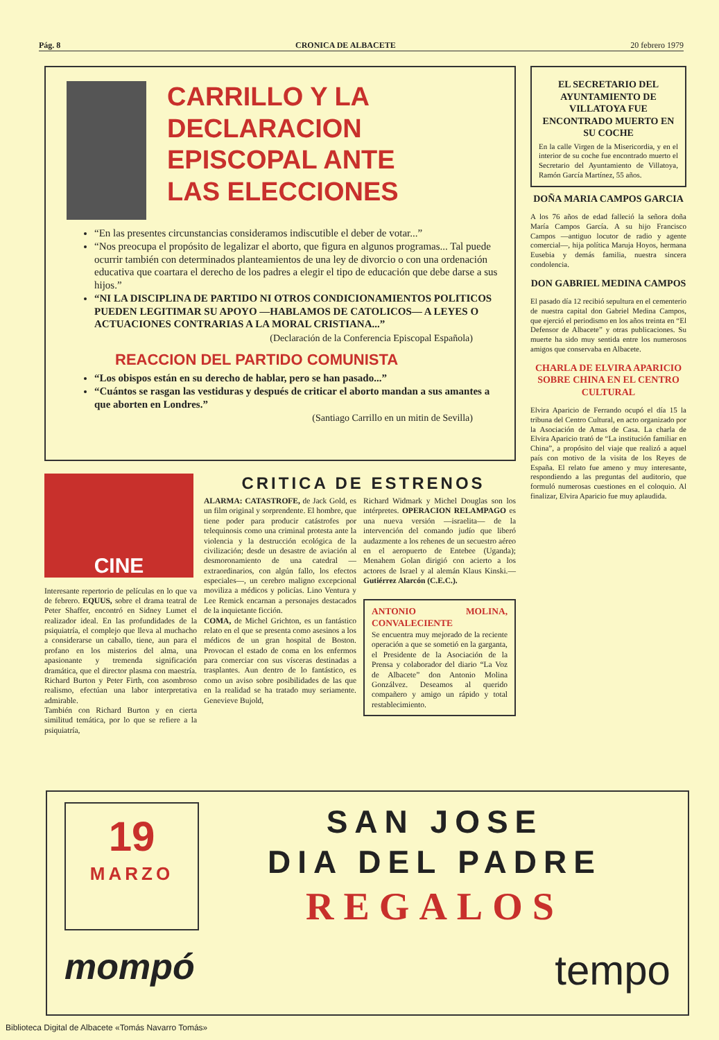Pág. 8 CRONICA DE ALBACETE 20 febrero 1979
CARRILLO Y LA
DECLARACION
EPISCOPAL ANTE
LAS ELECCIONES
“En las presentes circunstancias consideramos indiscutible el deber de votar...”
“Nos preocupa el propósito de legalizar el aborto, que figura en algunos programas... Tal puede ocurrir también con determinados planteamientos de una ley de divorcio o con una ordenación educativa que coartara el derecho de los padres a elegir el tipo de educación que debe darse a sus hijos.”
“NI LA DISCIPLINA DE PARTIDO NI OTROS CONDICIONAMIENTOS POLITICOS PUEDEN LEGITIMAR SU APOYO —HABLAMOS DE CATOLICOS— A LEYES O ACTUACIONES CONTRARIAS A LA MORAL CRISTIANA...”
(Declaración de la Conferencia Episcopal Española)
REACCION DEL PARTIDO COMUNISTA
“Los obispos están en su derecho de hablar, pero se han pasado...”
“Cuántos se rasgan las vestiduras y después de criticar el aborto mandan a sus amantes a que aborten en Londres.”
(Santiago Carrillo en un mitin de Sevilla)
EL SECRETARIO DEL AYUNTAMIENTO DE VILLATOYA FUE ENCONTRADO MUERTO EN SU COCHE
En la calle Virgen de la Misericordia, y en el interior de su coche fue encontrado muerto el Secretario del Ayuntamiento de Villatoya, Ramón García Martínez, 55 años.
DOÑA MARIA CAMPOS GARCIA
A los 76 años de edad falleció la señora doña María Campos García. A su hijo Francisco Campos —antiguo locutor de radio y agente comercial—, hija política Maruja Hoyos, hermana Eusebia y demás familia, nuestra sincera condolencia.
DON GABRIEL MEDINA CAMPOS
El pasado día 12 recibió sepultura en el cementerio de nuestra capital don Gabriel Medina Campos, que ejerció el periodismo en los años treinta en “El Defensor de Albacete” y otras publicaciones. Su muerte ha sido muy sentida entre los numerosos amigos que conservaba en Albacete.
CHARLA DE ELVIRA APARICIO SOBRE CHINA EN EL CENTRO CULTURAL
Elvira Aparicio de Ferrando ocupó el día 15 la tribuna del Centro Cultural, en acto organizado por la Asociación de Amas de Casa. La charla de Elvira Aparicio trató de “La institución familiar en China”, a propósito del viaje que realizó a aquel país con motivo de la visita de los Reyes de España. El relato fue ameno y muy interesante, respondiendo a las preguntas del auditorio, que formuló numerosas cuestiones en el coloquio. Al finalizar, Elvira Aparicio fue muy aplaudida.
CINE
Interesante repertorio de películas en lo que va de febrero. EQUUS, sobre el drama teatral de Peter Shaffer, encontró en Sidney Lumet el realizador ideal. En las profundidades de la psiquiatría, el complejo que lleva al muchacho a considerarse un caballo, tiene, aun para el profano en los misterios del alma, una apasionante y tremenda significación dramática, que el director plasma con maestría. Richard Burton y Peter Firth, con asombroso realismo, efectúan una labor interpretativa admirable.
También con Richard Burton y en cierta similitud temática, por lo que se refiere a la psiquiatría,
CRITICA DE ESTRENOS
ALARMA: CATASTROFE, de Jack Gold, es un film original y sorprendente. El hombre, que tiene poder para producir catástrofes por telequinosis como una criminal protesta ante la violencia y la destrucción ecológica de la civilización; desde un desastre de aviación al desmoronamiento de una catedral —extraordinarios, con algún fallo, los efectos especiales—, un cerebro maligno excepcional moviliza a médicos y policías. Lino Ventura y Lee Remick encarnan a personajes destacados de la inquietante ficción.
COMA, de Michel Grichton, es un fantástico relato en el que se presenta como asesinos a los médicos de un gran hospital de Boston. Provocan el estado de coma en los enfermos para comerciar con sus vísceras destinadas a trasplantes. Aun dentro de lo fantástico, es como un aviso sobre posibilidades de las que en la realidad se ha tratado muy seriamente. Genevieve Bujold,
Richard Widmark y Michel Douglas son los intérpretes. OPERACION RELAMPAGO es una nueva versión —israelita— de la intervención del comando judío que liberó audazmente a los rehenes de un secuestro aéreo en el aeropuerto de Entebee (Uganda); Menahem Golan dirigió con acierto a los actores de Israel y al alemán Klaus Kinski.—Gutiérrez Alarcón (C.E.C.).
ANTONIO MOLINA, CONVALECIENTE
Se encuentra muy mejorado de la reciente operación a que se sometió en la garganta, el Presidente de la Asociación de la Prensa y colaborador del diario “La Voz de Albacete” don Antonio Molina Gonzálvez. Deseamos al querido compañero y amigo un rápido y total restablecimiento.
19
MARZO
SAN JOSE
DIA DEL PADRE
REGALOS
mompó tempo
Biblioteca Digital de Albacete «Tomás Navarro Tomás»